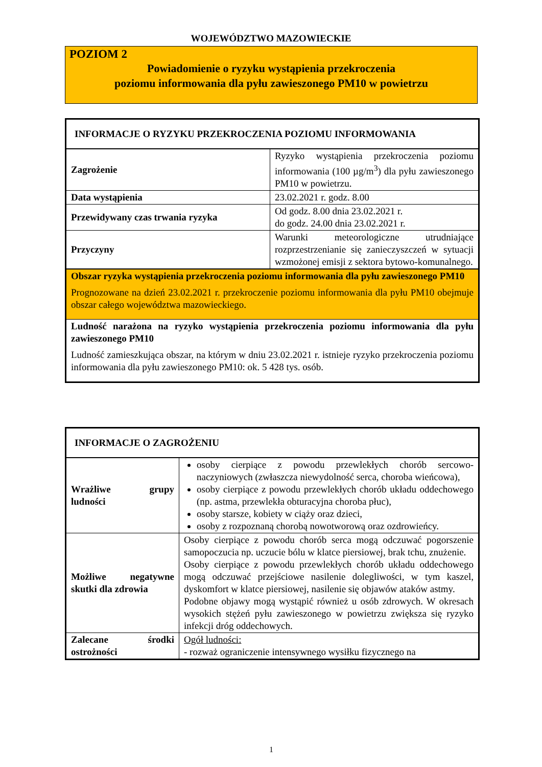WOJEWÓDZTWO MAZOWIECKIE
POZIOM 2
Powiadomienie o ryzyku wystąpienia przekroczenia
poziomu informowania dla pyłu zawieszonego PM10 w powietrzu
| INFORMACJE O RYZYKU PRZEKROCZENIA POZIOMU INFORMOWANIA | |
| --- | --- |
| Zagrożenie | Ryzyko wystąpienia przekroczenia poziomu informowania (100 µg/m<sup>3</sup>) dla pyłu zawieszonego PM10 w powietrzu. |
| Data wystąpienia | 23.02.2021 r. godz. 8.00 |
| Przewidywany czas trwania ryzyka | Od godz. 8.00 dnia 23.02.2021 r. do godz. 24.00 dnia 23.02.2021 r. |
| Przyczyny | Warunki meteorologiczne utrudniające rozprzestrzenianie się zanieczyszczeń w sytuacji wzmożonej emisji z sektora bytowo-komunalnego. |
| Obszar ryzyka wystąpienia przekroczenia poziomu informowania dla pyłu zawieszonego PM10 Prognozowane na dzień 23.02.2021 r. przekroczenie poziomu informowania dla pyłu PM10 obejmuje obszar całego województwa mazowieckiego. | |
| Ludność narażona na ryzyko wystąpienia przekroczenia poziomu informowania dla pyłu zawieszonego PM10 Ludność zamieszkująca obszar, na którym w dniu 23.02.2021 r. istnieje ryzyko przekroczenia poziomu informowania dla pyłu zawieszonego PM10: ok. 5 428 tys. osób. | |
| INFORMACJE O ZAGROŻENIU | |
| --- | --- |
| Wrażliwe grupy ludności | osoby cierpiące z powodu przewlekłych chorób sercowo-naczyniowych (zwłaszcza niewydolność serca, choroba wieńcowa), osoby cierpiące z powodu przewlekłych chorób układu oddechowego (np. astma, przewlekła obturacyjna choroba płuc), osoby starsze, kobiety w ciąży oraz dzieci, osoby z rozpoznaną chorobą nowotworową oraz ozdrowieńcy. |
| Możliwe negatywne skutki dla zdrowia | Osoby cierpiące z powodu chorób serca mogą odczuwać pogorszenie samopoczucia np. uczucie bólu w klatce piersiowej, brak tchu, znużenie. Osoby cierpiące z powodu przewlekłych chorób układu oddechowego mogą odczuwać przejściowe nasilenie dolegliwości, w tym kaszel, dyskomfort w klatce piersiowej, nasilenie się objawów ataków astmy. Podobne objawy mogą wystąpić również u osób zdrowych. W okresach wysokich stężeń pyłu zawieszonego w powietrzu zwiększa się ryzyko infekcji dróg oddechowych. |
| Zalecane środki ostrożności | Ogół ludności: - rozważ ograniczenie intensywnego wysiłku fizycznego na |
1